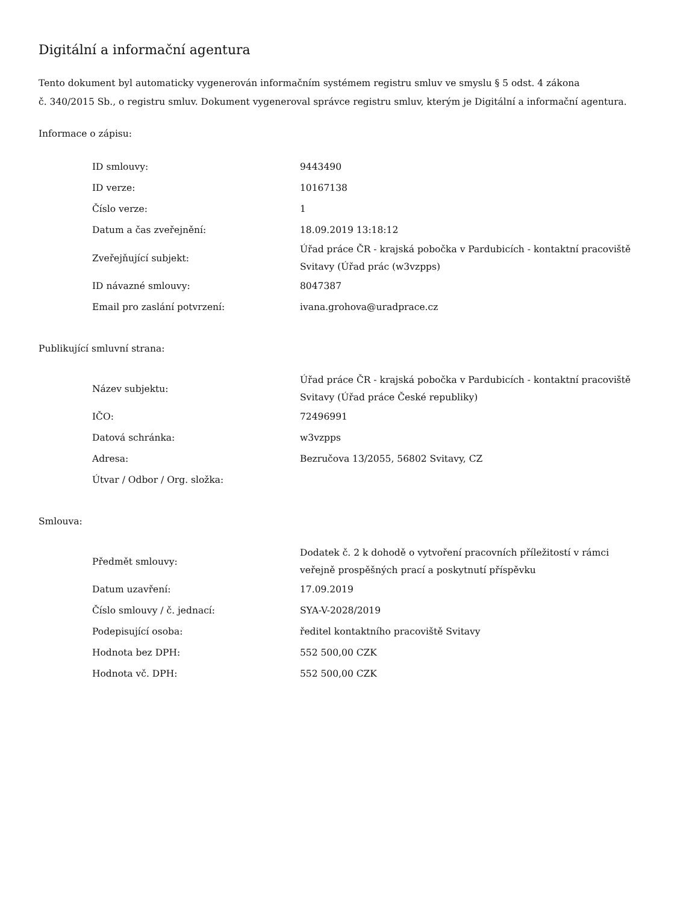Digitální a informační agentura
Tento dokument byl automaticky vygenerován informačním systémem registru smluv ve smyslu § 5 odst. 4 zákona
č. 340/2015 Sb., o registru smluv. Dokument vygeneroval správce registru smluv, kterým je Digitální a informační agentura.
Informace o zápisu:
| ID smlouvy: | 9443490 |
| ID verze: | 10167138 |
| Číslo verze: | 1 |
| Datum a čas zveřejnění: | 18.09.2019 13:18:12 |
| Zveřejňující subjekt: | Úřad práce ČR - krajská pobočka v Pardubicích - kontaktní pracoviště Svitavy (Úřad prác (w3vzpps) |
| ID návazné smlouvy: | 8047387 |
| Email pro zaslání potvrzení: | ivana.grohova@uradprace.cz |
Publikující smluvní strana:
| Název subjektu: | Úřad práce ČR - krajská pobočka v Pardubicích - kontaktní pracoviště Svitavy (Úřad práce České republiky) |
| IČO: | 72496991 |
| Datová schránka: | w3vzpps |
| Adresa: | Bezručova 13/2055, 56802 Svitavy, CZ |
| Útvar / Odbor / Org. složka: | |
Smlouva:
| Předmět smlouvy: | Dodatek č. 2 k dohodě o vytvoření pracovních příležitostí v rámci veřejně prospěšných prací a poskytnutí příspěvku |
| Datum uzavření: | 17.09.2019 |
| Číslo smlouvy / č. jednací: | SYA-V-2028/2019 |
| Podepisující osoba: | ředitel kontaktního pracoviště Svitavy |
| Hodnota bez DPH: | 552 500,00 CZK |
| Hodnota vč. DPH: | 552 500,00 CZK |